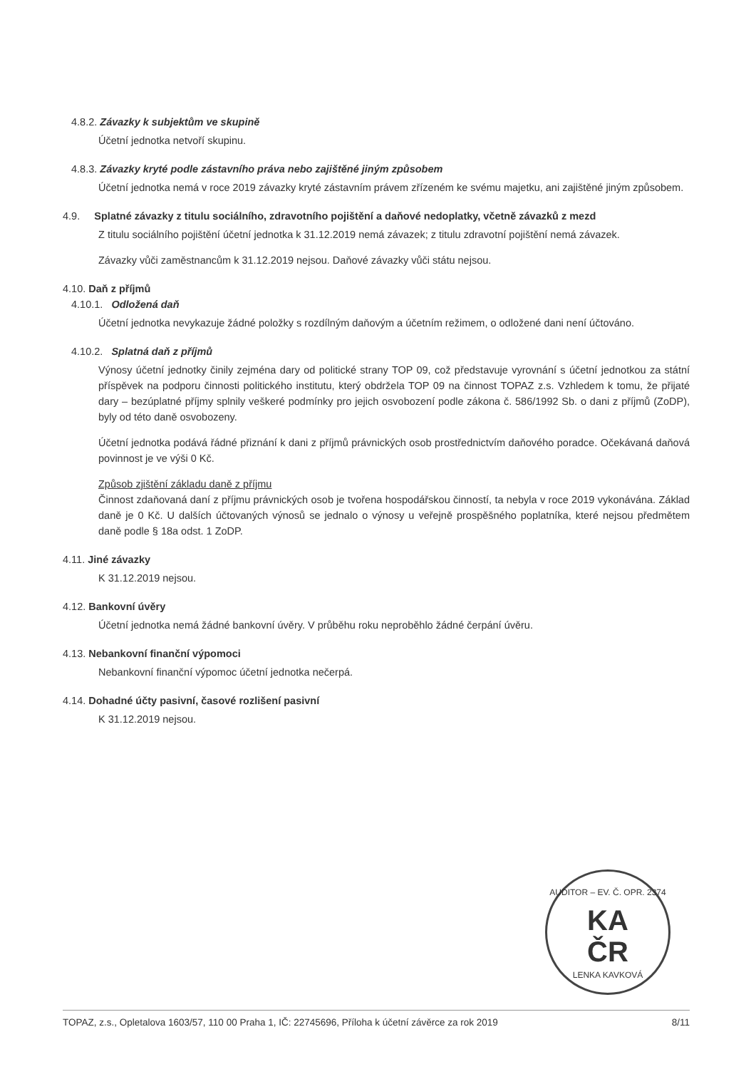4.8.2. Závazky k subjektům ve skupině
Účetní jednotka netvoří skupinu.
4.8.3. Závazky kryté podle zástavního práva nebo zajištěné jiným způsobem
Účetní jednotka nemá v roce 2019 závazky kryté zástavním právem zřízeném ke svému majetku, ani zajištěné jiným způsobem.
4.9. Splatné závazky z titulu sociálního, zdravotního pojištění a daňové nedoplatky, včetně závazků z mezd
Z titulu sociálního pojištění účetní jednotka k 31.12.2019 nemá závazek; z titulu zdravotní pojištění nemá závazek.
Závazky vůči zaměstnancům k 31.12.2019 nejsou. Daňové závazky vůči státu nejsou.
4.10. Daň z příjmů
4.10.1. Odložená daň
Účetní jednotka nevykazuje žádné položky s rozdílným daňovým a účetním režimem, o odložené dani není účtováno.
4.10.2. Splatná daň z příjmů
Výnosy účetní jednotky činily zejména dary od politické strany TOP 09, což představuje vyrovnání s účetní jednotkou za státní příspěvek na podporu činnosti politického institutu, který obdržela TOP 09 na činnost TOPAZ z.s. Vzhledem k tomu, že přijaté dary – bezúplatné příjmy splnily veškeré podmínky pro jejich osvobození podle zákona č. 586/1992 Sb. o dani z příjmů (ZoDP), byly od této daně osvobozeny.
Účetní jednotka podává řádné přiznání k dani z příjmů právnických osob prostřednictvím daňového poradce. Očekávaná daňová povinnost je ve výši 0 Kč.
Způsob zjištění základu daně z příjmu
Činnost zdaňovaná daní z příjmu právnických osob je tvořena hospodářskou činností, ta nebyla v roce 2019 vykonávána. Základ daně je 0 Kč. U dalších účtovaných výnosů se jednalo o výnosy u veřejně prospěšného poplatníka, které nejsou předmětem daně podle § 18a odst. 1 ZoDP.
4.11. Jiné závazky
K 31.12.2019 nejsou.
4.12. Bankovní úvěry
Účetní jednotka nemá žádné bankovní úvěry. V průběhu roku neproběhlo žádné čerpání úvěru.
4.13. Nebankovní finanční výpomoci
Nebankovní finanční výpomoc účetní jednotka nečerpá.
4.14. Dohadné účty pasivní, časové rozlišení pasivní
K 31.12.2019 nejsou.
AUDITOR – EV. Č. OPR. 2374
KA
ČR
LENKA KAVKOVÁ
TOPAZ, z.s., Opletalova 1603/57, 110 00 Praha 1, IČ: 22745696, Příloha k účetní závěrce za rok 2019 8/11